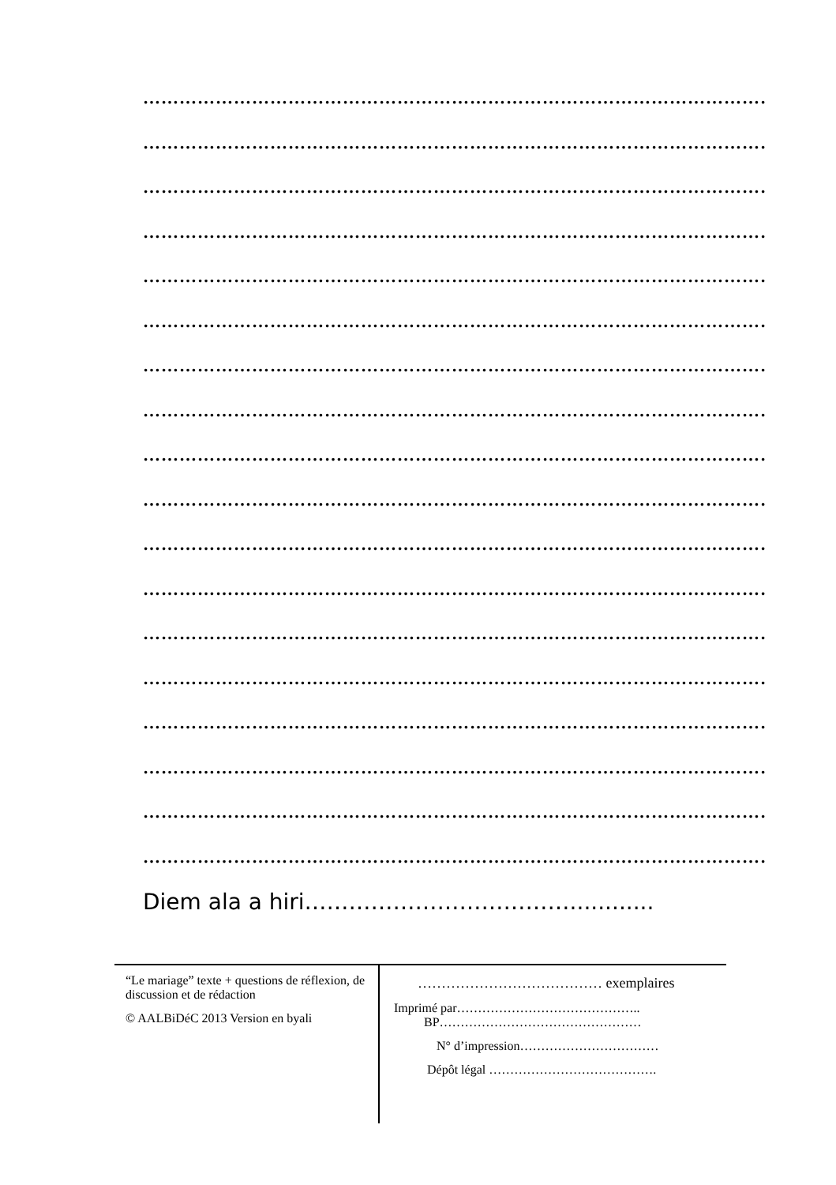………………………………………………………………………………………………
………………………………………………………………………………………………
………………………………………………………………………………………………
………………………………………………………………………………………………
………………………………………………………………………………………………
………………………………………………………………………………………………
………………………………………………………………………………………………
………………………………………………………………………………………………
………………………………………………………………………………………………
………………………………………………………………………………………………
………………………………………………………………………………………………
………………………………………………………………………………………………
………………………………………………………………………………………………
………………………………………………………………………………………………
………………………………………………………………………………………………
………………………………………………………………………………………………
………………………………………………………………………………………………
………………………………………………………………………………………………
Diem ala a hiri………………………………............
“Le mariage” texte + questions de réflexion, de discussion et de rédaction
© AALBiDéC 2013 Version en byali
………………………………… exemplaires
Imprimé par……………………………………..
BP…………………………………………
N° d’impression……………………………
Dépôt légal ………………………………….